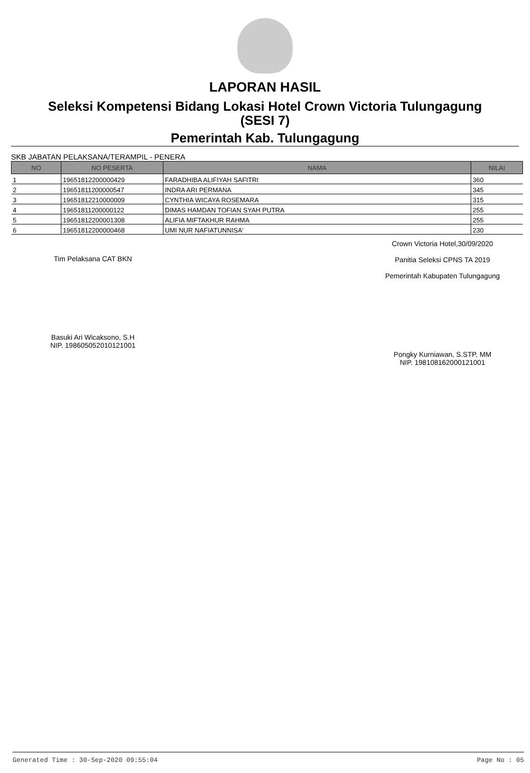LAPORAN HASIL
Seleksi Kompetensi Bidang Lokasi Hotel Crown Victoria Tulungagung
(SESI 7)
Pemerintah Kab. Tulungagung
SKB JABATAN PELAKSANA/TERAMPIL - PENERA
| NO | NO PESERTA | NAMA | NILAI |
| --- | --- | --- | --- |
| 1 | 19651812200000429 | FARADHIBA ALIFIYAH SAFITRI | 360 |
| 2 | 19651811200000547 | INDRA ARI PERMANA | 345 |
| 3 | 19651812210000009 | CYNTHIA WICAYA ROSEMARA | 315 |
| 4 | 19651811200000122 | DIMAS HAMDAN TOFIAN SYAH PUTRA | 255 |
| 5 | 19651812200001308 | ALIFIA MIFTAKHUR RAHMA | 255 |
| 6 | 19651812200000468 | UMI NUR NAFIATUNNISA' | 230 |
Tim Pelaksana CAT BKN
Basuki Ari Wicaksono, S.H
NIP. 198605052010121001
Crown Victoria Hotel,30/09/2020
Panitia Seleksi CPNS TA 2019
Pemerintah Kabupaten Tulungagung
Pongky Kurniawan, S.STP, MM
NIP. 198108162000121001
Generated Time : 30-Sep-2020 09:55:04 Page No : 05